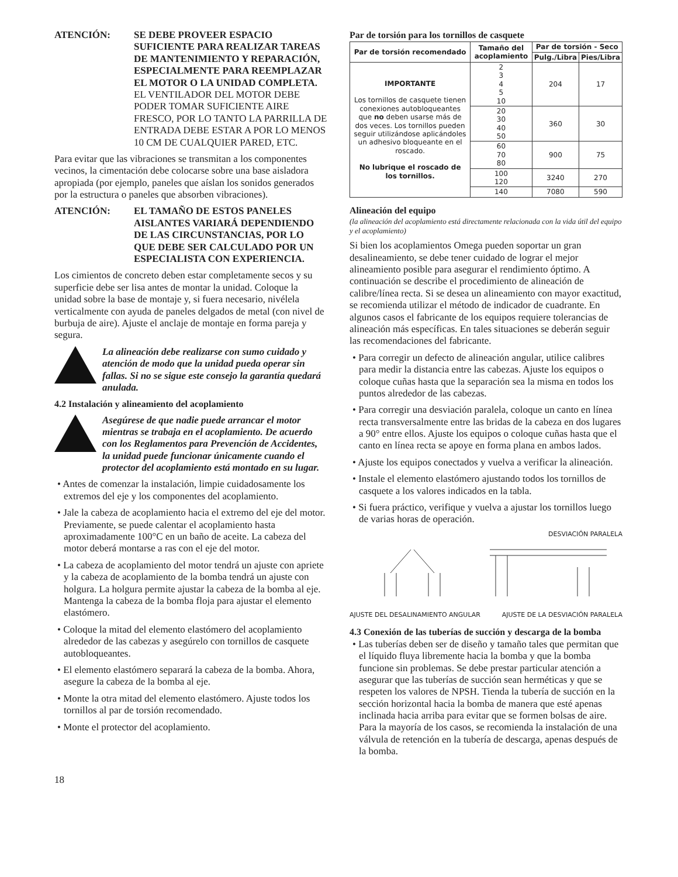ATENCIÓN: SE DEBE PROVEER ESPACIO SUFICIENTE PARA REALIZAR TAREAS DE MANTENIMIENTO Y REPARACIÓN, ESPECIALMENTE PARA REEMPLAZAR EL MOTOR O LA UNIDAD COMPLETA. EL VENTILADOR DEL MOTOR DEBE PODER TOMAR SUFICIENTE AIRE FRESCO, POR LO TANTO LA PARRILLA DE ENTRADA DEBE ESTAR A POR LO MENOS 10 CM DE CUALQUIER PARED, ETC.
Para evitar que las vibraciones se transmitan a los componentes vecinos, la cimentación debe colocarse sobre una base aisladora apropiada (por ejemplo, paneles que aíslan los sonidos generados por la estructura o paneles que absorben vibraciones).
ATENCIÓN: EL TAMAÑO DE ESTOS PANELES AISLANTES VARIARÁ DEPENDIENDO DE LAS CIRCUNSTANCIAS, POR LO QUE DEBE SER CALCULADO POR UN ESPECIALISTA CON EXPERIENCIA.
Los cimientos de concreto deben estar completamente secos y su superficie debe ser lisa antes de montar la unidad. Coloque la unidad sobre la base de montaje y, si fuera necesario, nivélela verticalmente con ayuda de paneles delgados de metal (con nivel de burbuja de aire). Ajuste el anclaje de montaje en forma pareja y segura.
La alineación debe realizarse con sumo cuidado y atención de modo que la unidad pueda operar sin fallas. Si no se sigue este consejo la garantía quedará anulada.
4.2 Instalación y alineamiento del acoplamiento
Asegúrese de que nadie puede arrancar el motor mientras se trabaja en el acoplamiento. De acuerdo con los Reglamentos para Prevención de Accidentes, la unidad puede funcionar únicamente cuando el protector del acoplamiento está montado en su lugar.
• Antes de comenzar la instalación, limpie cuidadosamente los extremos del eje y los componentes del acoplamiento.
• Jale la cabeza de acoplamiento hacia el extremo del eje del motor. Previamente, se puede calentar el acoplamiento hasta aproximadamente 100°C en un baño de aceite. La cabeza del motor deberá montarse a ras con el eje del motor.
• La cabeza de acoplamiento del motor tendrá un ajuste con apriete y la cabeza de acoplamiento de la bomba tendrá un ajuste con holgura. La holgura permite ajustar la cabeza de la bomba al eje. Mantenga la cabeza de la bomba floja para ajustar el elemento elastómero.
• Coloque la mitad del elemento elastómero del acoplamiento alrededor de las cabezas y asegúrelo con tornillos de casquete autobloqueantes.
• El elemento elastómero separará la cabeza de la bomba. Ahora, asegure la cabeza de la bomba al eje.
• Monte la otra mitad del elemento elastómero. Ajuste todos los tornillos al par de torsión recomendado.
• Monte el protector del acoplamiento.
18
Par de torsión para los tornillos de casquete
| Par de torsión recomendado | Tamaño del acoplamiento | Par de torsión - Seco | |
| --- | --- | --- | --- |
| | | Pulg./Libra | Pies/Libra |
| IMPORTANTE Los tornillos de casquete tienen conexiones autobloqueantes que no deben usarse más de dos veces. Los tornillos pueden seguir utilizándose aplicándoles un adhesivo bloqueante en el roscado. No lubrique el roscado de los tornillos. | 2 3 4 5 10 | 204 | 17 |
| | 20 30 40 50 | 360 | 30 |
| | 60 70 80 | 900 | 75 |
| | 100 120 | 3240 | 270 |
| | 140 | 7080 | 590 |
Alineación del equipo
(la alineación del acoplamiento está directamente relacionada con la vida útil del equipo y el acoplamiento)
Si bien los acoplamientos Omega pueden soportar un gran desalineamiento, se debe tener cuidado de lograr el mejor alineamiento posible para asegurar el rendimiento óptimo. A continuación se describe el procedimiento de alineación de calibre/línea recta. Si se desea un alineamiento con mayor exactitud, se recomienda utilizar el método de indicador de cuadrante. En algunos casos el fabricante de los equipos requiere tolerancias de alineación más específicas. En tales situaciones se deberán seguir las recomendaciones del fabricante.
• Para corregir un defecto de alineación angular, utilice calibres para medir la distancia entre las cabezas. Ajuste los equipos o coloque cuñas hasta que la separación sea la misma en todos los puntos alrededor de las cabezas.
• Para corregir una desviación paralela, coloque un canto en línea recta transversalmente entre las bridas de la cabeza en dos lugares a 90° entre ellos. Ajuste los equipos o coloque cuñas hasta que el canto en línea recta se apoye en forma plana en ambos lados.
• Ajuste los equipos conectados y vuelva a verificar la alineación.
• Instale el elemento elastómero ajustando todos los tornillos de casquete a los valores indicados en la tabla.
• Si fuera práctico, verifique y vuelva a ajustar los tornillos luego de varias horas de operación.
DESVIACIÓN PARALELA
AJUSTE DEL DESALINAMIENTO ANGULAR AJUSTE DE LA DESVIACIÓN PARALELA
4.3 Conexión de las tuberías de succión y descarga de la bomba
• Las tuberías deben ser de diseño y tamaño tales que permitan que el líquido fluya libremente hacia la bomba y que la bomba funcione sin problemas. Se debe prestar particular atención a asegurar que las tuberías de succión sean herméticas y que se respeten los valores de NPSH. Tienda la tubería de succión en la sección horizontal hacia la bomba de manera que esté apenas inclinada hacia arriba para evitar que se formen bolsas de aire. Para la mayoría de los casos, se recomienda la instalación de una válvula de retención en la tubería de descarga, apenas después de la bomba.